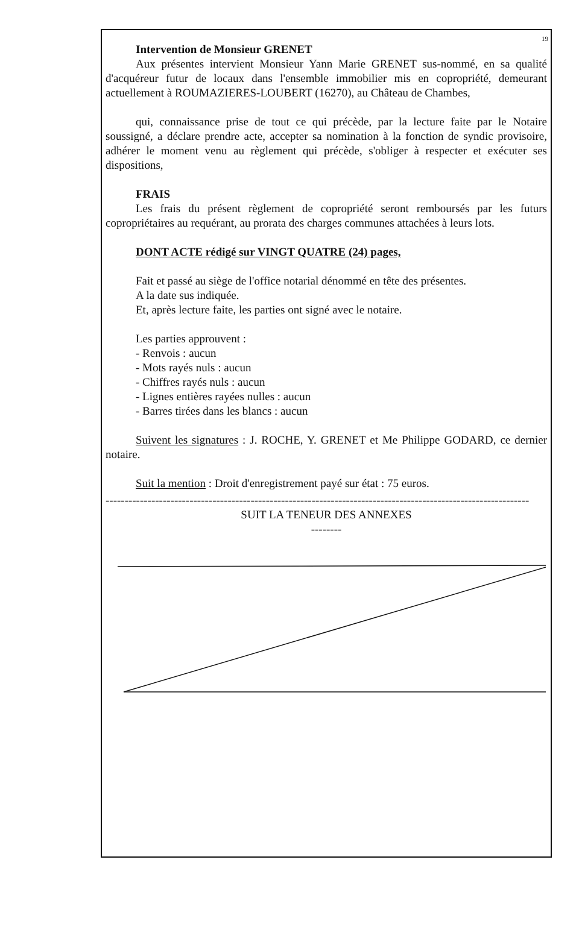19
Intervention de Monsieur GRENET
Aux présentes intervient Monsieur Yann Marie GRENET sus-nommé, en sa qualité d'acquéreur futur de locaux dans l'ensemble immobilier mis en copropriété, demeurant actuellement à ROUMAZIERES-LOUBERT (16270), au Château de Chambes,
qui, connaissance prise de tout ce qui précède, par la lecture faite par le Notaire soussigné, a déclare prendre acte, accepter sa nomination à la fonction de syndic provisoire, adhérer le moment venu au règlement qui précède, s'obliger à respecter et exécuter ses dispositions,
FRAIS
Les frais du présent règlement de copropriété seront remboursés par les futurs copropriétaires au requérant, au prorata des charges communes attachées à leurs lots.
DONT ACTE rédigé sur VINGT QUATRE (24) pages,
Fait et passé au siège de l'office notarial dénommé en tête des présentes.
A la date sus indiquée.
Et, après lecture faite, les parties ont signé avec le notaire.
Les parties approuvent :
- Renvois : aucun
- Mots rayés nuls : aucun
- Chiffres rayés nuls : aucun
- Lignes entières rayées nulles : aucun
- Barres tirées dans les blancs : aucun
Suivent les signatures : J. ROCHE, Y. GRENET et Me Philippe GODARD, ce dernier notaire.
Suit la mention : Droit d'enregistrement payé sur état : 75 euros.
---------------------------------------------------------------------------------------------------------------
SUIT LA TENEUR DES ANNEXES
--------